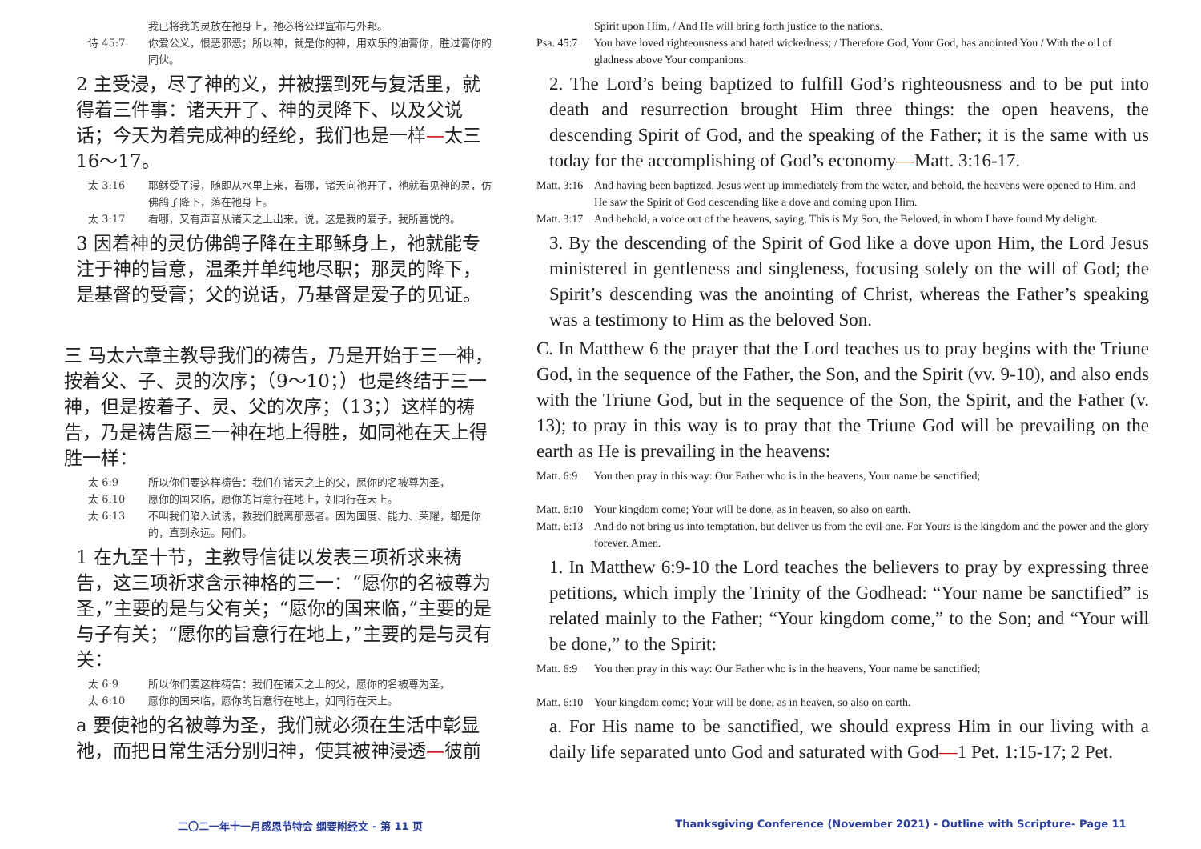我已将我的灵放在祂身上，祂必将公理宣布与外邦。
诗 45:7 你爱公义，恨恶邪恶；所以神，就是你的神，用欢乐的油膏你，胜过膏你的同伙。
2 主受浸，尽了神的义，并被摆到死与复活里，就得着三件事：诸天开了、神的灵降下、以及父说话；今天为着完成神的经纶，我们也是一样—太三16～17。
太 3:16 耶稣受了浸，随即从水里上来，看哪，诸天向祂开了，祂就看见神的灵，仿佛鸽子降下，落在祂身上。
太 3:17 看哪，又有声音从诸天之上出来，说，这是我的爱子，我所喜悦的。
3 因着神的灵仿佛鸽子降在主耶稣身上，祂就能专注于神的旨意，温柔并单纯地尽职；那灵的降下，是基督的受膏；父的说话，乃基督是爱子的见证。
三 马太六章主教导我们的祷告，乃是开始于三一神，按着父、子、灵的次序；（9～10；）也是终结于三一神，但是按着子、灵、父的次序；（13；）这样的祷告，乃是祷告愿三一神在地上得胜，如同祂在天上得胜一样：
太 6:9 所以你们要这样祷告：我们在诸天之上的父，愿你的名被尊为圣，
太 6:10 愿你的国来临，愿你的旨意行在地上，如同行在天上。
太 6:13 不叫我们陷入试诱，救我们脱离那恶者。因为国度、能力、荣耀，都是你的，直到永远。阿们。
1 在九至十节，主教导信徒以发表三项祈求来祷告，这三项祈求含示神格的三一：“愿你的名被尊为圣，”主要的是与父有关；“愿你的国来临，”主要的是与子有关；“愿你的旨意行在地上，”主要的是与灵有关：
太 6:9 所以你们要这样祷告：我们在诸天之上的父，愿你的名被尊为圣，
太 6:10 愿你的国来临，愿你的旨意行在地上，如同行在天上。
a 要使祂的名被尊为圣，我们就必须在生活中彰显祂，而把日常生活分别归神，使其被神浸透—彼前
Spirit upon Him, / And He will bring forth justice to the nations.
Psa. 45:7 You have loved righteousness and hated wickedness; / Therefore God, Your God, has anointed You / With the oil of gladness above Your companions.
2. The Lord’s being baptized to fulfill God’s righteousness and to be put into death and resurrection brought Him three things: the open heavens, the descending Spirit of God, and the speaking of the Father; it is the same with us today for the accomplishing of God’s economy—Matt. 3:16-17.
Matt. 3:16 And having been baptized, Jesus went up immediately from the water, and behold, the heavens were opened to Him, and He saw the Spirit of God descending like a dove and coming upon Him.
Matt. 3:17 And behold, a voice out of the heavens, saying, This is My Son, the Beloved, in whom I have found My delight.
3. By the descending of the Spirit of God like a dove upon Him, the Lord Jesus ministered in gentleness and singleness, focusing solely on the will of God; the Spirit’s descending was the anointing of Christ, whereas the Father’s speaking was a testimony to Him as the beloved Son.
C. In Matthew 6 the prayer that the Lord teaches us to pray begins with the Triune God, in the sequence of the Father, the Son, and the Spirit (vv. 9-10), and also ends with the Triune God, but in the sequence of the Son, the Spirit, and the Father (v. 13); to pray in this way is to pray that the Triune God will be prevailing on the earth as He is prevailing in the heavens:
Matt. 6:9 You then pray in this way: Our Father who is in the heavens, Your name be sanctified;
Matt. 6:10 Your kingdom come; Your will be done, as in heaven, so also on earth.
Matt. 6:13 And do not bring us into temptation, but deliver us from the evil one. For Yours is the kingdom and the power and the glory forever. Amen.
1. In Matthew 6:9-10 the Lord teaches the believers to pray by expressing three petitions, which imply the Trinity of the Godhead: “Your name be sanctified” is related mainly to the Father; “Your kingdom come,” to the Son; and “Your will be done,” to the Spirit:
Matt. 6:9 You then pray in this way: Our Father who is in the heavens, Your name be sanctified;
Matt. 6:10 Your kingdom come; Your will be done, as in heaven, so also on earth.
a. For His name to be sanctified, we should express Him in our living with a daily life separated unto God and saturated with God—1 Pet. 1:15-17; 2 Pet.
二〇二一年十一月感恩节特会 纲要附经文 - 第 11 页 Thanksgiving Conference (November 2021) - Outline with Scripture- Page 11